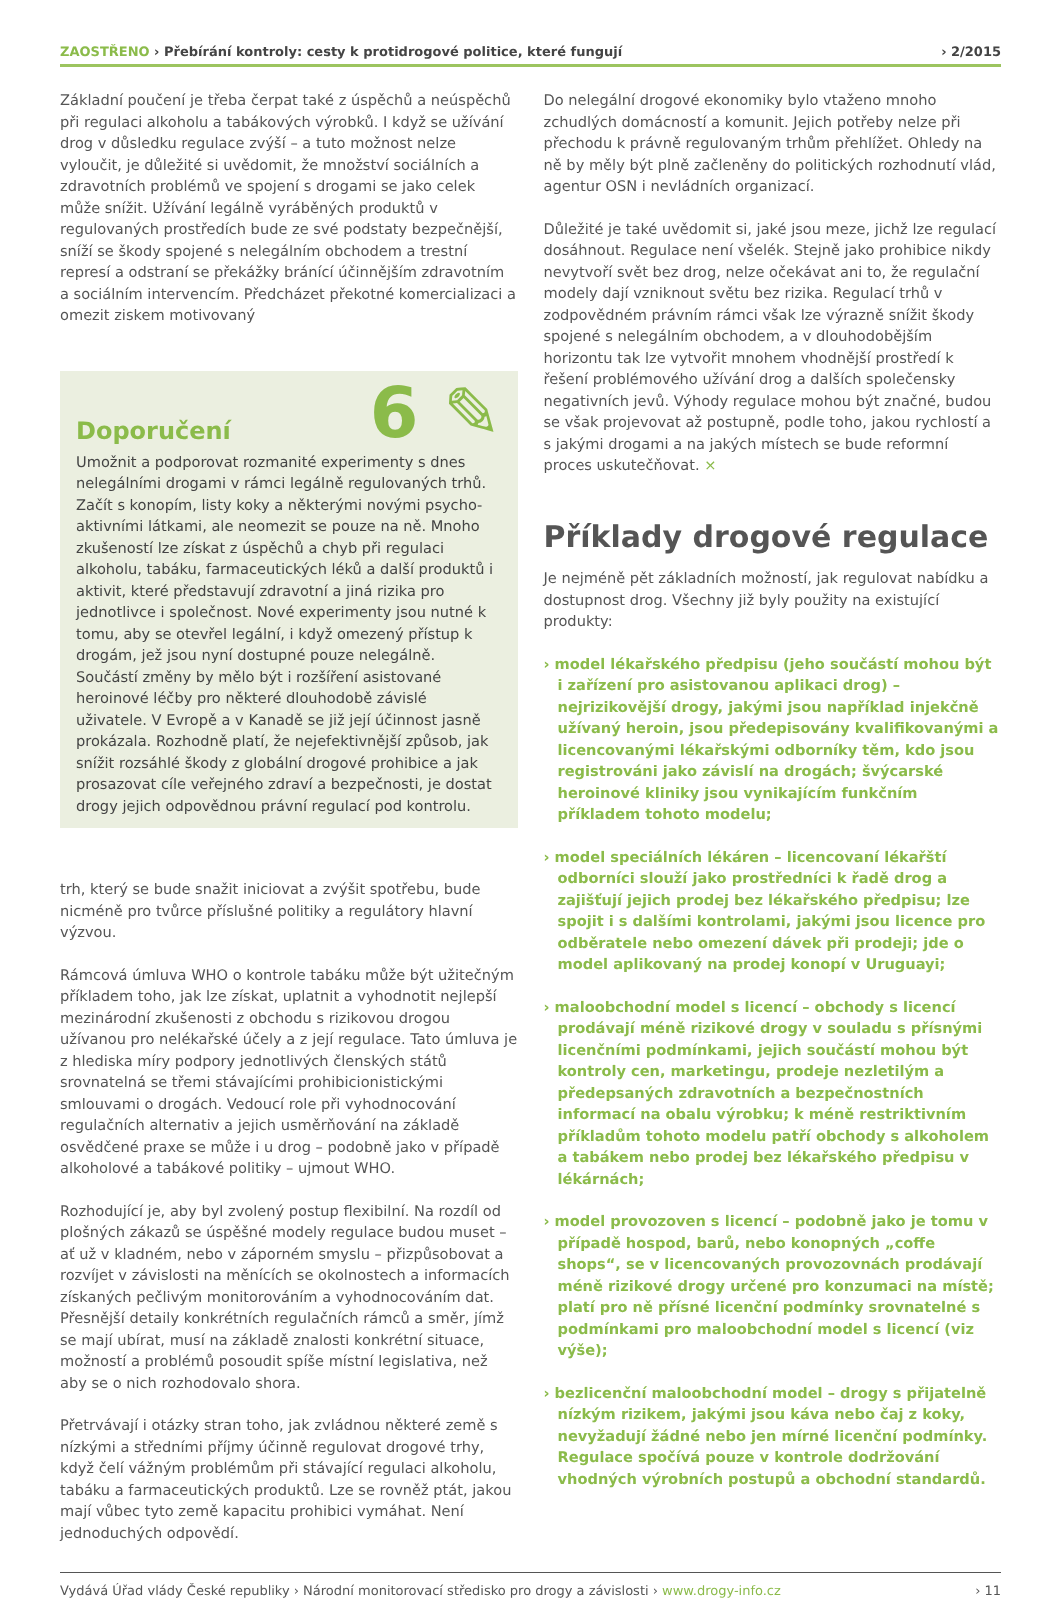ZAOSTŘENO › Přebírání kontroly: cesty k protidrogové politice, které fungují › 2/2015
Základní poučení je třeba čerpat také z úspěchů a neúspěchů při regulaci alkoholu a tabákových výrobků. I když se užívání drog v důsledku regulace zvýší – a tuto možnost nelze vyloučit, je důležité si uvědomit, že množství sociálních a zdravotních problémů ve spojení s drogami se jako celek může snížit. Užívání legálně vyráběných produktů v regulovaných prostředích bude ze své podstaty bezpečnější, sníží se škody spojené s nelegálním obchodem a trestní represí a odstraní se překážky bránící účinnějším zdravotním a sociálním intervencím. Předcházet překotné komercializaci a omezit ziskem motivovaný
Doporučení 6 ✎
Umožnit a podporovat rozmanité experimenty s dnes nelegálními drogami v rámci legálně regulovaných trhů. Začít s konopím, listy koky a některými novými psycho- aktivními látkami, ale neomezit se pouze na ně. Mnoho zkušeností lze získat z úspěchů a chyb při regulaci alkoholu, tabáku, farmaceutických léků a další produktů i aktivit, které představují zdravotní a jiná rizika pro jednotlivce i společnost. Nové experimenty jsou nutné k tomu, aby se otevřel legální, i když omezený přístup k drogám, jež jsou nyní dostupné pouze nelegálně. Součástí změny by mělo být i rozšíření asistované heroinové léčby pro některé dlouhodobě závislé uživatele. V Evropě a v Kanadě se již její účinnost jasně prokázala. Rozhodně platí, že nejefektivnější způsob, jak snížit rozsáhlé škody z globální drogové prohibice a jak prosazovat cíle veřejného zdraví a bezpečnosti, je dostat drogy jejich odpovědnou právní regulací pod kontrolu.
trh, který se bude snažit iniciovat a zvýšit spotřebu, bude nicméně pro tvůrce příslušné politiky a regulátory hlavní výzvou.
Rámcová úmluva WHO o kontrole tabáku může být užitečným příkladem toho, jak lze získat, uplatnit a vyhodnotit nejlepší mezinárodní zkušenosti z obchodu s rizikovou drogou užívanou pro nelékařské účely a z její regulace. Tato úmluva je z hlediska míry podpory jednotlivých členských států srovnatelná se třemi stávajícími prohibicionistickými smlouvami o drogách. Vedoucí role při vyhodnocování regulačních alternativ a jejich usměrňování na základě osvědčené praxe se může i u drog – podobně jako v případě alkoholové a tabákové politiky – ujmout WHO.
Rozhodující je, aby byl zvolený postup flexibilní. Na rozdíl od plošných zákazů se úspěšné modely regulace budou muset – ať už v kladném, nebo v záporném smyslu – přizpůsobovat a rozvíjet v závislosti na měnících se okolnostech a informacích získaných pečlivým monitorováním a vyhodnocováním dat. Přesnější detaily konkrétních regulačních rámců a směr, jímž se mají ubírat, musí na základě znalosti konkrétní situace, možností a problémů posoudit spíše místní legislativa, než aby se o nich rozhodovalo shora.
Přetrvávají i otázky stran toho, jak zvládnou některé země s nízkými a středními příjmy účinně regulovat drogové trhy, když čelí vážným problémům při stávající regulaci alkoholu, tabáku a farmaceutických produktů. Lze se rovněž ptát, jakou mají vůbec tyto země kapacitu prohibici vymáhat. Není jednoduchých odpovědí.
Do nelegální drogové ekonomiky bylo vtaženo mnoho zchudlých domácností a komunit. Jejich potřeby nelze při přechodu k právně regulovaným trhům přehlížet. Ohledy na ně by měly být plně začleněny do politických rozhodnutí vlád, agentur OSN i nevládních organizací.
Důležité je také uvědomit si, jaké jsou meze, jichž lze regulací dosáhnout. Regulace není všelék. Stejně jako prohibice nikdy nevytvoří svět bez drog, nelze očekávat ani to, že regulační modely dají vzniknout světu bez rizika. Regulací trhů v zodpovědném právním rámci však lze výrazně snížit škody spojené s nelegálním obchodem, a v dlouhodobějším horizontu tak lze vytvořit mnohem vhodnější prostředí k řešení problémového užívání drog a dalších společensky negativních jevů. Výhody regulace mohou být značné, budou se však projevovat až postupně, podle toho, jakou rychlostí a s jakými drogami a na jakých místech se bude reformní proces uskutečňovat. ×
Příklady drogové regulace
Je nejméně pět základních možností, jak regulovat nabídku a dostupnost drog. Všechny již byly použity na existující produkty:
› model lékařského předpisu (jeho součástí mohou být i zařízení pro asistovanou aplikaci drog) – nejrizikovější drogy, jakými jsou například injekčně užívaný heroin, jsou předepisovány kvalifikovanými a licencovanými lékařskými odborníky těm, kdo jsou registrováni jako závislí na drogách; švýcarské heroinové kliniky jsou vynikajícím funkčním příkladem tohoto modelu;
› model speciálních lékáren – licencovaní lékařští odborníci slouží jako prostředníci k řadě drog a zajišťují jejich prodej bez lékařského předpisu; lze spojit i s dalšími kontrolami, jakými jsou licence pro odběratele nebo omezení dávek při prodeji; jde o model aplikovaný na prodej konopí v Uruguayi;
› maloobchodní model s licencí – obchody s licencí prodávají méně rizikové drogy v souladu s přísnými licenčními podmínkami, jejich součástí mohou být kontroly cen, marketingu, prodeje nezletilým a předepsaných zdravotních a bezpečnostních informací na obalu výrobku; k méně restriktivním příkladům tohoto modelu patří obchody s alkoholem a tabákem nebo prodej bez lékařského předpisu v lékárnách;
› model provozoven s licencí – podobně jako je tomu v případě hospod, barů, nebo konopných „coffe shops“, se v licencovaných provozovnách prodávají méně rizikové drogy určené pro konzumaci na místě; platí pro ně přísné licenční podmínky srovnatelné s podmínkami pro maloobchodní model s licencí (viz výše);
› bezlicenční maloobchodní model – drogy s přijatelně nízkým rizikem, jakými jsou káva nebo čaj z koky, nevyžadují žádné nebo jen mírné licenční podmínky. Regulace spočívá pouze v kontrole dodržování vhodných výrobních postupů a obchodní standardů.
Vydává Úřad vlády České republiky › Národní monitorovací středisko pro drogy a závislosti › www.drogy-info.cz › 11